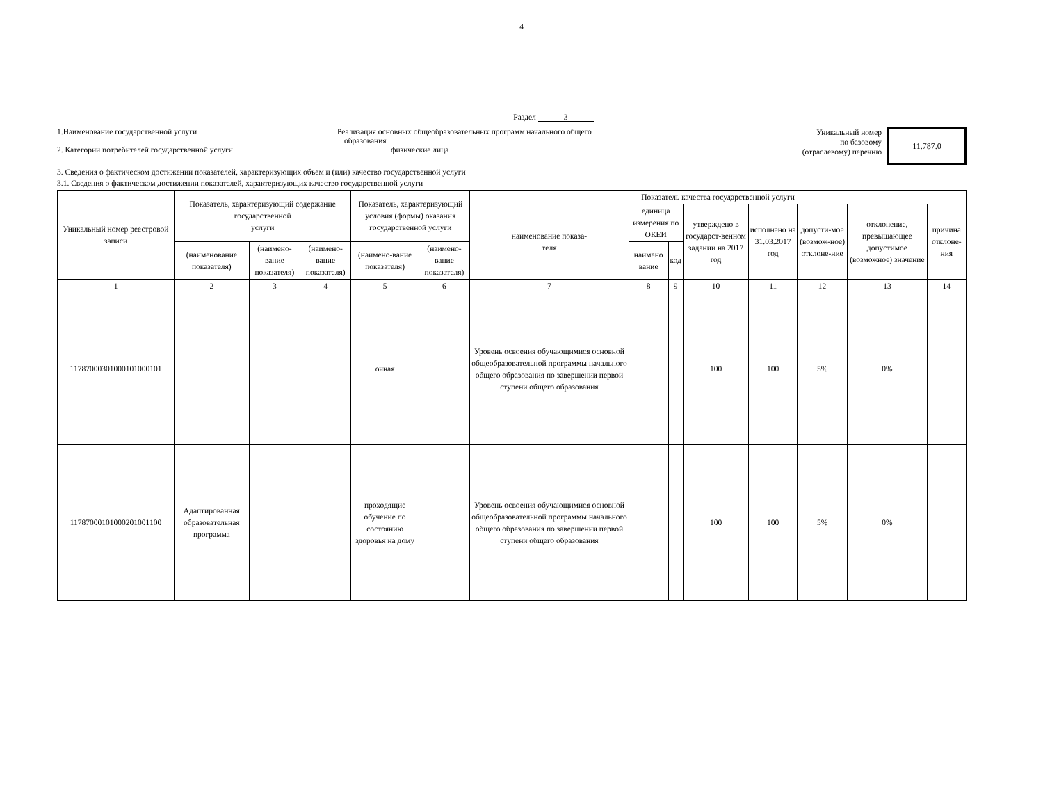4
Раздел 3
1.Наименование государственной услуги Реализация основных общеобразовательных программ начального общего
образования
2. Категории потребителей государственной услуги физические лица
Уникальный номер
по базовому
(отраслевому) перечню
11.787.0
3. Сведения о фактическом достижении показателей, характеризующих объем и (или) качество государственной услуги
3.1. Сведения о фактическом достижении показателей, характеризующих качество государственной услуги
| Уникальный номер реестровой записи | Показатель, характеризующий содержание государственной услуги | | | Показатель, характеризующий условия (формы) оказания государственной услуги | | Показатель качества государственной услуги | | | | | | | |
| --- | --- | --- | --- | --- | --- | --- | --- | --- | --- | --- | --- | --- | --- |
| | | | | | | наименование показа- теля | единица измерения по ОКЕИ | | утверждено в государст-венном задании на 2017 год | исполнено на 31.03.2017 год | допусти-мое (возмож-ное) отклоне-ние | отклонение, превышающее допустимое (возможное) значение | причина отклоне-ния |
| | (наименование показателя) | (наимено-вание показателя) | (наимено-вание показателя) | (наимено-вание показателя) | (наимено-вание показателя) | | наимено вание | код | | | | | |
| 1 | 2 | 3 | 4 | 5 | 6 | 7 | 8 | 9 | 10 | 11 | 12 | 13 | 14 |
| 117870003010001010001​01 | | | | очная | | Уровень освоения обучающимися основной общеобразовательной программы начального общего образования по завершении первой ступени общего образования | | | 100 | 100 | 5% | 0% | |
| 11787000101000201001100 | Адаптированная образовательная программа | | | проходящие обучение по состоянию здоровья на дому | | Уровень освоения обучающимися основной общеобразовательной программы начального общего образования по завершении первой ступени общего образования | | | 100 | 100 | 5% | 0% | |